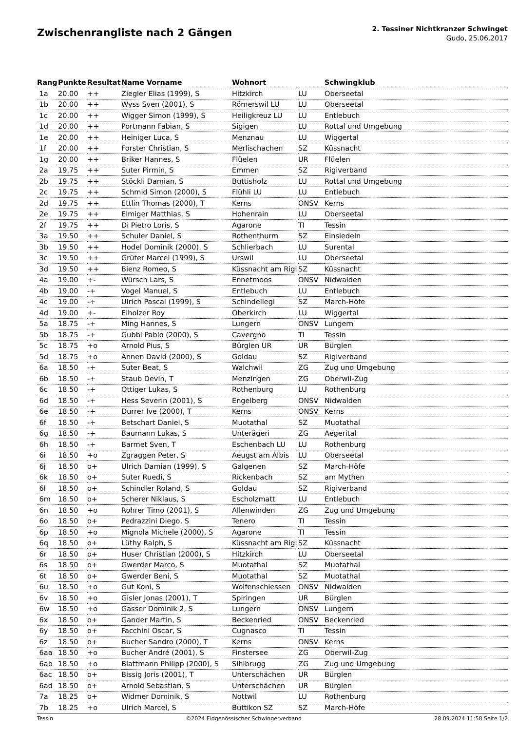Zwischenrangliste nach 2 Gängen
2. Tessiner Nichtkranzer Schwinget
Gudo, 25.06.2017
| Rang | Punkte | Resultat | Name Vorname | Wohnort | | Schwingklub |
| --- | --- | --- | --- | --- | --- | --- |
| 1a | 20.00 | ++ | Ziegler Elias (1999), S | Hitzkirch | LU | Oberseetal |
| 1b | 20.00 | ++ | Wyss Sven (2001), S | Römerswil LU | LU | Oberseetal |
| 1c | 20.00 | ++ | Wigger Simon (1999), S | Heiligkreuz LU | LU | Entlebuch |
| 1d | 20.00 | ++ | Portmann Fabian, S | Sigigen | LU | Rottal und Umgebung |
| 1e | 20.00 | ++ | Heiniger Luca, S | Menznau | LU | Wiggertal |
| 1f | 20.00 | ++ | Forster Christian, S | Merlischachen | SZ | Küssnacht |
| 1g | 20.00 | ++ | Briker Hannes, S | Flüelen | UR | Flüelen |
| 2a | 19.75 | ++ | Suter Pirmin, S | Emmen | SZ | Rigiverband |
| 2b | 19.75 | ++ | Stöckli Damian, S | Buttisholz | LU | Rottal und Umgebung |
| 2c | 19.75 | ++ | Schmid Simon (2000), S | Flühli LU | LU | Entlebuch |
| 2d | 19.75 | ++ | Ettlin Thomas (2000), T | Kerns | ONSV | Kerns |
| 2e | 19.75 | ++ | Elmiger Matthias, S | Hohenrain | LU | Oberseetal |
| 2f | 19.75 | ++ | Di Pietro Loris, S | Agarone | TI | Tessin |
| 3a | 19.50 | ++ | Schuler Daniel, S | Rothenthurm | SZ | Einsiedeln |
| 3b | 19.50 | ++ | Hodel Dominik (2000), S | Schlierbach | LU | Surental |
| 3c | 19.50 | ++ | Grüter Marcel (1999), S | Urswil | LU | Oberseetal |
| 3d | 19.50 | ++ | Bienz Romeo, S | Küssnacht am Rigi | SZ | Küssnacht |
| 4a | 19.00 | +- | Würsch Lars, S | Ennetmoos | ONSV | Nidwalden |
| 4b | 19.00 | -+ | Vogel Manuel, S | Entlebuch | LU | Entlebuch |
| 4c | 19.00 | -+ | Ulrich Pascal (1999), S | Schindellegi | SZ | March-Höfe |
| 4d | 19.00 | +- | Eiholzer Roy | Oberkirch | LU | Wiggertal |
| 5a | 18.75 | -+ | Ming Hannes, S | Lungern | ONSV | Lungern |
| 5b | 18.75 | -+ | Gubbi Pablo (2000), S | Cavergno | TI | Tessin |
| 5c | 18.75 | +o | Arnold Pius, S | Bürglen UR | UR | Bürglen |
| 5d | 18.75 | +o | Annen David (2000), S | Goldau | SZ | Rigiverband |
| 6a | 18.50 | -+ | Suter Beat, S | Walchwil | ZG | Zug und Umgebung |
| 6b | 18.50 | -+ | Staub Devin, T | Menzingen | ZG | Oberwil-Zug |
| 6c | 18.50 | -+ | Ottiger Lukas, S | Rothenburg | LU | Rothenburg |
| 6d | 18.50 | -+ | Hess Severin (2001), S | Engelberg | ONSV | Nidwalden |
| 6e | 18.50 | -+ | Durrer Ive (2000), T | Kerns | ONSV | Kerns |
| 6f | 18.50 | -+ | Betschart Daniel, S | Muotathal | SZ | Muotathal |
| 6g | 18.50 | -+ | Baumann Lukas, S | Unterägeri | ZG | Aegerital |
| 6h | 18.50 | -+ | Barmet Sven, T | Eschenbach LU | LU | Rothenburg |
| 6i | 18.50 | +o | Zgraggen Peter, S | Aeugst am Albis | LU | Oberseetal |
| 6j | 18.50 | o+ | Ulrich Damian (1999), S | Galgenen | SZ | March-Höfe |
| 6k | 18.50 | o+ | Suter Ruedi, S | Rickenbach | SZ | am Mythen |
| 6l | 18.50 | o+ | Schindler Roland, S | Goldau | SZ | Rigiverband |
| 6m | 18.50 | o+ | Scherer Niklaus, S | Escholzmatt | LU | Entlebuch |
| 6n | 18.50 | +o | Rohrer Timo (2001), S | Allenwinden | ZG | Zug und Umgebung |
| 6o | 18.50 | o+ | Pedrazzini Diego, S | Tenero | TI | Tessin |
| 6p | 18.50 | +o | Mignola Michele (2000), S | Agarone | TI | Tessin |
| 6q | 18.50 | o+ | Lüthy Ralph, S | Küssnacht am Rigi | SZ | Küssnacht |
| 6r | 18.50 | o+ | Huser Christian (2000), S | Hitzkirch | LU | Oberseetal |
| 6s | 18.50 | o+ | Gwerder Marco, S | Muotathal | SZ | Muotathal |
| 6t | 18.50 | o+ | Gwerder Beni, S | Muotathal | SZ | Muotathal |
| 6u | 18.50 | +o | Gut Koni, S | Wolfenschiessen | ONSV | Nidwalden |
| 6v | 18.50 | +o | Gisler Jonas (2001), T | Spiringen | UR | Bürglen |
| 6w | 18.50 | +o | Gasser Dominik 2, S | Lungern | ONSV | Lungern |
| 6x | 18.50 | o+ | Gander Martin, S | Beckenried | ONSV | Beckenried |
| 6y | 18.50 | o+ | Facchini Oscar, S | Cugnasco | TI | Tessin |
| 6z | 18.50 | o+ | Bucher Sandro (2000), T | Kerns | ONSV | Kerns |
| 6aa | 18.50 | +o | Bucher André (2001), S | Finstersee | ZG | Oberwil-Zug |
| 6ab | 18.50 | +o | Blattmann Philipp (2000), S | Sihlbrugg | ZG | Zug und Umgebung |
| 6ac | 18.50 | o+ | Bissig Joris (2001), T | Unterschächen | UR | Bürglen |
| 6ad | 18.50 | o+ | Arnold Sebastian, S | Unterschächen | UR | Bürglen |
| 7a | 18.25 | o+ | Widmer Dominik, S | Nottwil | LU | Rothenburg |
| 7b | 18.25 | +o | Ulrich Marcel, S | Buttikon SZ | SZ | March-Höfe |
Tessin ©2024 Eidgenössischer Schwingerverband 28.09.2024 11:58 Seite 1/2